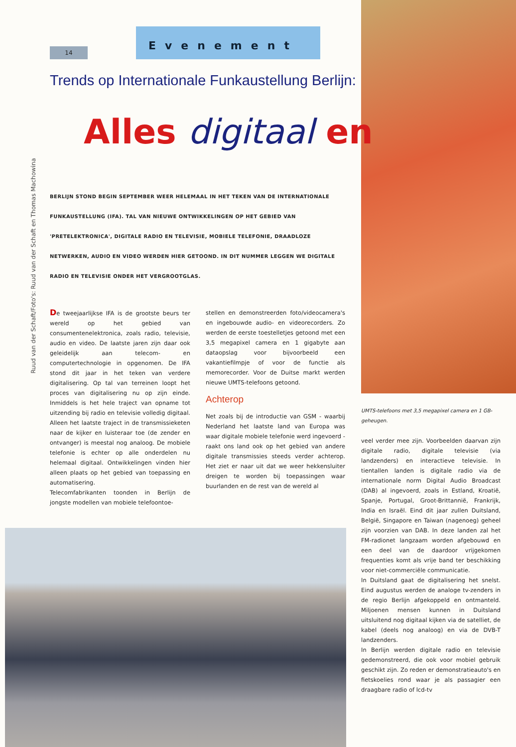14
Evenement
Ruud van der Schaft/Foto's: Ruud van der Schaft en Thomas Machowina
Trends op Internationale Funkaustellung Berlijn:
Alles digitaal en
BERLIJN STOND BEGIN SEPTEMBER WEER HELEMAAL IN HET TEKEN VAN DE INTERNATIONALE FUNKAUSTELLUNG (IFA). TAL VAN NIEUWE ONTWIKKELINGEN OP HET GEBIED VAN 'PRETELEKTRONICA', DIGITALE RADIO EN TELEVISIE, MOBIELE TELEFONIE, DRAADLOZE NETWERKEN, AUDIO EN VIDEO WERDEN HIER GETOOND. IN DIT NUMMER LEGGEN WE DIGITALE RADIO EN TELEVISIE ONDER HET VERGROOTGLAS.
De tweejaarlijkse IFA is de grootste beurs ter wereld op het gebied van consumentenelektronica, zoals radio, televisie, audio en video. De laatste jaren zijn daar ook geleidelijk aan telecom- en computertechnologie in opgenomen. De IFA stond dit jaar in het teken van verdere digitalisering. Op tal van terreinen loopt het proces van digitalisering nu op zijn einde. Inmiddels is het hele traject van opname tot uitzending bij radio en televisie volledig digitaal. Alleen het laatste traject in de transmissieketen naar de kijker en luisteraar toe (de zender en ontvanger) is meestal nog analoog. De mobiele telefonie is echter op alle onderdelen nu helemaal digitaal. Ontwikkelingen vinden hier alleen plaats op het gebied van toepassing en automatisering.
Telecomfabrikanten toonden in Berlijn de jongste modellen van mobiele telefoontoe-
stellen en demonstreerden foto/videocamera's en ingebouwde audio- en videorecorders. Zo werden de eerste toestelletjes getoond met een 3,5 megapixel camera en 1 gigabyte aan dataopslag voor bijvoorbeeld een vakantiefilmpje of voor de functie als memorecorder. Voor de Duitse markt werden nieuwe UMTS-telefoons getoond.
Achterop
Net zoals bij de introductie van GSM - waarbij Nederland het laatste land van Europa was waar digitale mobiele telefonie werd ingevoerd - raakt ons land ook op het gebied van andere digitale transmissies steeds verder achterop. Het ziet er naar uit dat we weer hekkensluiter dreigen te worden bij toepassingen waar buurlanden en de rest van de wereld al
UMTS-telefoons met 3,5 megapixel camera en 1 GB-geheugen.
veel verder mee zijn. Voorbeelden daarvan zijn digitale radio, digitale televisie (via landzenders) en interactieve televisie. In tientallen landen is digitale radio via de internationale norm Digital Audio Broadcast (DAB) al ingevoerd, zoals in Estland, Kroatië, Spanje, Portugal, Groot-Brittannië, Frankrijk, India en Israël. Eind dit jaar zullen Duitsland, België, Singapore en Taiwan (nagenoeg) geheel zijn voorzien van DAB. In deze landen zal het FM-radionet langzaam worden afgebouwd en een deel van de daardoor vrijgekomen frequenties komt als vrije band ter beschikking voor niet-commerciële communicatie.
In Duitsland gaat de digitalisering het snelst. Eind augustus werden de analoge tv-zenders in de regio Berlijn afgekoppeld en ontmanteld. Miljoenen mensen kunnen in Duitsland uitsluitend nog digitaal kijken via de satelliet, de kabel (deels nog analoog) en via de DVB-T landzenders.
In Berlijn werden digitale radio en televisie gedemonstreerd, die ook voor mobiel gebruik geschikt zijn. Zo reden er demonstratieauto's en fietskoelies rond waar je als passagier een draagbare radio of lcd-tv